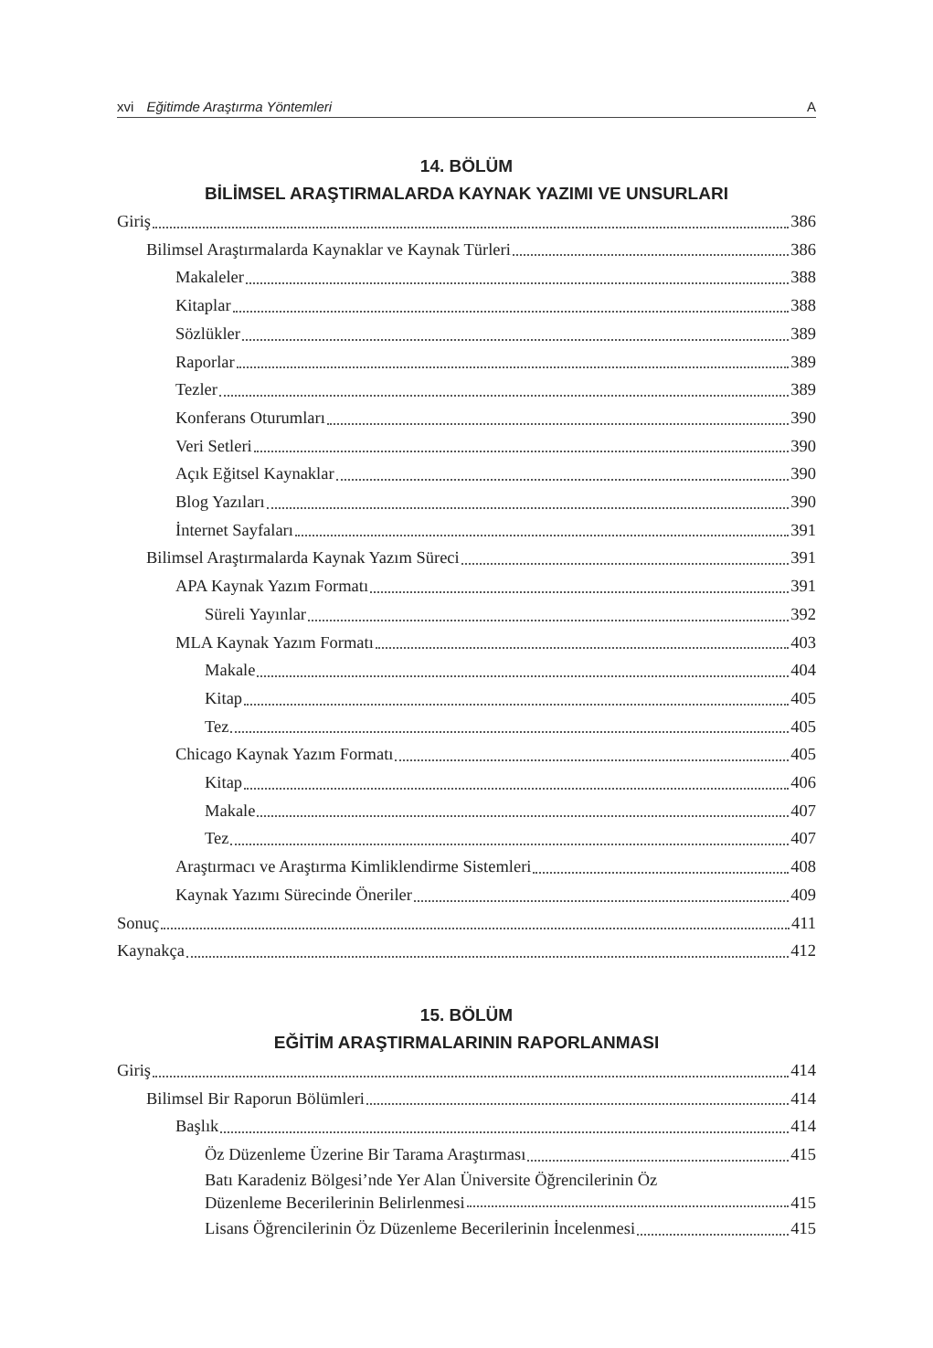xvi Eğitimde Araştırma Yöntemleri A
14. BÖLÜM
BİLİMSEL ARAŞTIRMALARDA KAYNAK YAZIMI VE UNSURLARI
Giriş 386
Bilimsel Araştırmalarda Kaynaklar ve Kaynak Türleri 386
Makaleler 388
Kitaplar 388
Sözlükler 389
Raporlar 389
Tezler 389
Konferans Oturumları 390
Veri Setleri 390
Açık Eğitsel Kaynaklar 390
Blog Yazıları 390
İnternet Sayfaları 391
Bilimsel Araştırmalarda Kaynak Yazım Süreci 391
APA Kaynak Yazım Formatı 391
Süreli Yayınlar 392
MLA Kaynak Yazım Formatı 403
Makale 404
Kitap 405
Tez 405
Chicago Kaynak Yazım Formatı 405
Kitap 406
Makale 407
Tez 407
Araştırmacı ve Araştırma Kimliklendirme Sistemleri 408
Kaynak Yazımı Sürecinde Öneriler 409
Sonuç 411
Kaynakça 412
15. BÖLÜM
EĞİTİM ARAŞTIRMALARININ RAPORLANMASI
Giriş 414
Bilimsel Bir Raporun Bölümleri 414
Başlık 414
Öz Düzenleme Üzerine Bir Tarama Araştırması 415
Batı Karadeniz Bölgesi’nde Yer Alan Üniversite Öğrencilerinin Öz
Düzenleme Becerilerinin Belirlenmesi 415
Lisans Öğrencilerinin Öz Düzenleme Becerilerinin İncelenmesi 415